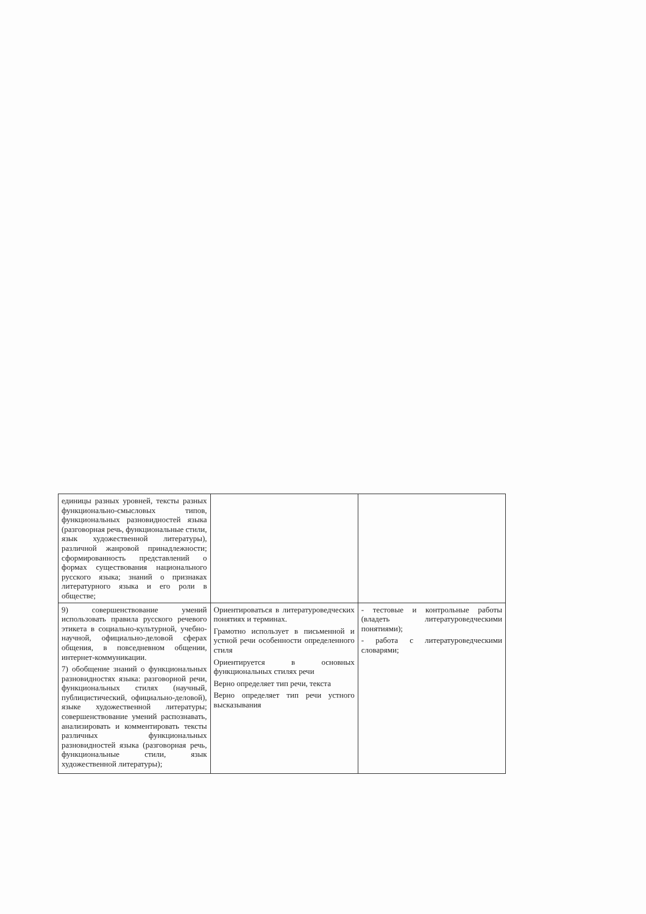| единицы разных уровней, тексты разных функционально-смысловых типов, функциональных разновидностей языка (разговорная речь, функциональные стили, язык художественной литературы), различной жанровой принадлежности; сформированность представлений о формах существования национального русского языка; знаний о признаках литературного языка и его роли в обществе; | | |
| 9) совершенствование умений использовать правила русского речевого этикета в социально-культурной, учебно-научной, официально-деловой сферах общения, в повседневном общении, интернет-коммуникации. 7) обобщение знаний о функциональных разновидностях языка: разговорной речи, функциональных стилях (научный, публицистический, официально-деловой), языке художественной литературы; совершенствование умений распознавать, анализировать и комментировать тексты различных функциональных разновидностей языка (разговорная речь, функциональные стили, язык художественной литературы); | Ориентироваться в литературоведческих понятиях и терминах. Грамотно использует в письменной и устной речи особенности определенного стиля Ориентируется в основных функциональных стилях речи Верно определяет тип речи, текста Верно определяет тип речи устного высказывания | - тестовые и контрольные работы (владеть литературоведческими понятиями); - работа с литературоведческими словарями; |